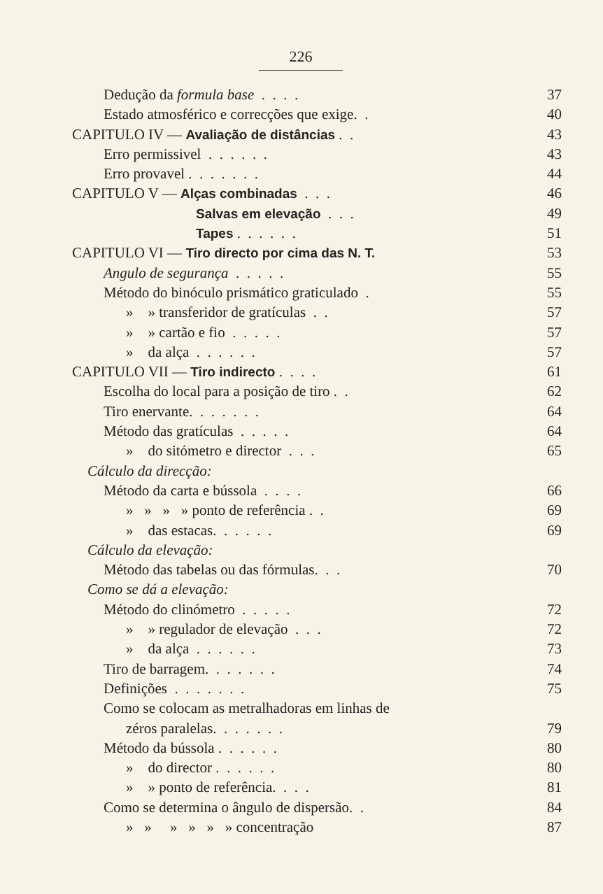226
Dedução da formula base . . . . 37
Estado atmosférico e correcções que exige. . 40
CAPITULO IV — Avaliação de distâncias . . 43
Erro permissivel . . . . . . 43
Erro provavel . . . . . . . 44
CAPITULO V — Alças combinadas . . . 46
Salvas em elevação . . . 49
Tapes . . . . . . 51
CAPITULO VI — Tiro directo por cima das N. T. 53
Angulo de segurança . . . . . 55
Método do binóculo prismático graticulado . 55
» » transferidor de gratículas . . 57
» » cartão e fio . . . . . 57
» da alça . . . . . . 57
CAPITULO VII — Tiro indirecto . . . . 61
Escolha do local para a posição de tiro . . 62
Tiro enervante. . . . . . . 64
Método das gratículas . . . . . 64
» do sitómetro e director . . . 65
Cálculo da direcção:
Método da carta e bússola . . . . 66
» » » » ponto de referência . . 69
» das estacas. . . . . . 69
Cálculo da elevação:
Método das tabelas ou das fórmulas. . . 70
Como se dá a elevação:
Método do clinómetro . . . . . 72
» » regulador de elevação . . . 72
» da alça . . . . . . 73
Tiro de barragem. . . . . . . 74
Definições . . . . . . . 75
Como se colocam as metralhadoras em linhas de
zéros paralelas. . . . . . . 79
Método da bússola . . . . . . 80
» do director . . . . . . 80
» » ponto de referência. . . . 81
Como se determina o ângulo de dispersão. . 84
» » » » » » concentração 87